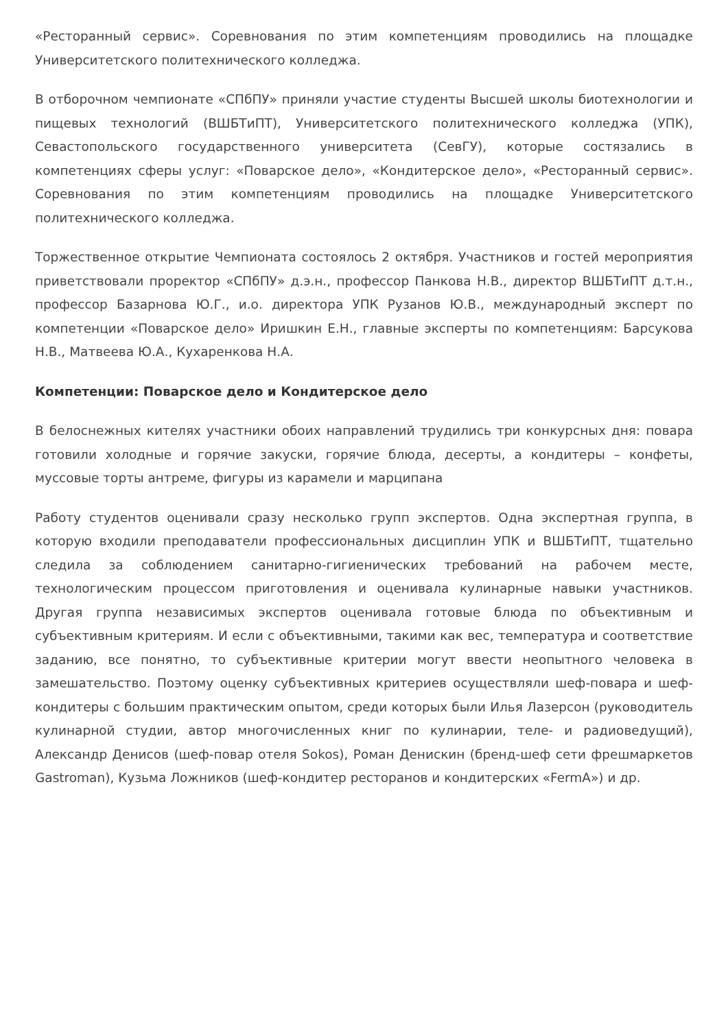«Ресторанный сервис». Соревнования по этим компетенциям проводились на площадке Университетского политехнического колледжа.
В отборочном чемпионате «СПбПУ» приняли участие студенты Высшей школы биотехнологии и пищевых технологий (ВШБТиПТ), Университетского политехнического колледжа (УПК), Севастопольского государственного университета (СевГУ), которые состязались в компетенциях сферы услуг: «Поварское дело», «Кондитерское дело», «Ресторанный сервис». Соревнования по этим компетенциям проводились на площадке Университетского политехнического колледжа.
Торжественное открытие Чемпионата состоялось 2 октября. Участников и гостей мероприятия приветствовали проректор «СПбПУ» д.э.н., профессор Панкова Н.В., директор ВШБТиПТ д.т.н., профессор Базарнова Ю.Г., и.о. директора УПК Рузанов Ю.В., международный эксперт по компетенции «Поварское дело» Иришкин Е.Н., главные эксперты по компетенциям: Барсукова Н.В., Матвеева Ю.А., Кухаренкова Н.А.
Компетенции: Поварское дело и Кондитерское дело
В белоснежных кителях участники обоих направлений трудились три конкурсных дня: повара готовили холодные и горячие закуски, горячие блюда, десерты, а кондитеры – конфеты, муссовые торты антреме, фигуры из карамели и марципана
Работу студентов оценивали сразу несколько групп экспертов. Одна экспертная группа, в которую входили преподаватели профессиональных дисциплин УПК и ВШБТиПТ, тщательно следила за соблюдением санитарно-гигиенических требований на рабочем месте, технологическим процессом приготовления и оценивала кулинарные навыки участников. Другая группа независимых экспертов оценивала готовые блюда по объективным и субъективным критериям. И если с объективными, такими как вес, температура и соответствие заданию, все понятно, то субъективные критерии могут ввести неопытного человека в замешательство. Поэтому оценку субъективных критериев осуществляли шеф-повара и шеф-кондитеры с большим практическим опытом, среди которых были Илья Лазерсон (руководитель кулинарной студии, автор многочисленных книг по кулинарии, теле- и радиоведущий), Александр Денисов (шеф-повар отеля Sokos), Роман Денискин (бренд-шеф сети фрешмаркетов Gastroman), Кузьма Ложников (шеф-кондитер ресторанов и кондитерских «FermA») и др.